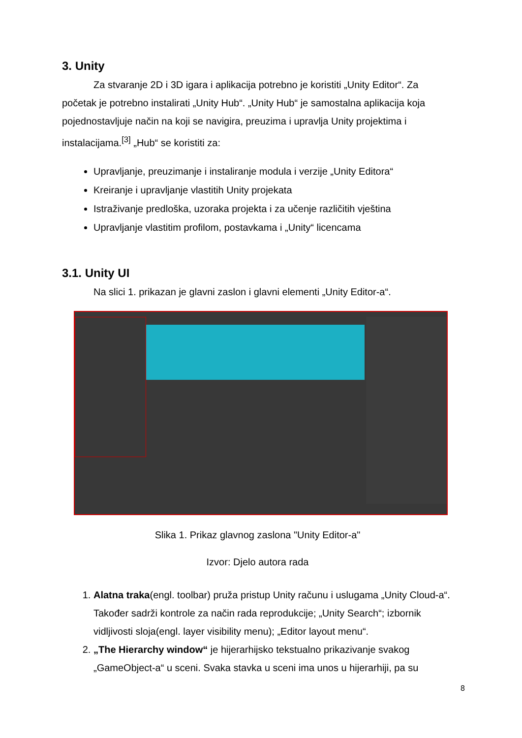3. Unity
Za stvaranje 2D i 3D igara i aplikacija potrebno je koristiti „Unity Editor“. Za početak je potrebno instalirati „Unity Hub“. „Unity Hub“ je samostalna aplikacija koja pojednostavljuje način na koji se navigira, preuzima i upravlja Unity projektima i instalacijama.<sup>[3]</sup> „Hub“ se koristiti za:
Upravljanje, preuzimanje i instaliranje modula i verzije „Unity Editora“
Kreiranje i upravljanje vlastitih Unity projekata
Istraživanje predloška, uzoraka projekta i za učenje različitih vještina
Upravljanje vlastitim profilom, postavkama i „Unity“ licencama
3.1. Unity UI
Na slici 1. prikazan je glavni zaslon i glavni elementi „Unity Editor-a“.
Slika 1. Prikaz glavnog zaslona "Unity Editor-a"
Izvor: Djelo autora rada
1. Alatna traka(engl. toolbar) pruža pristup Unity računu i uslugama „Unity Cloud-a“. Također sadrži kontrole za način rada reprodukcije; „Unity Search“; izbornik vidljivosti sloja(engl. layer visibility menu); „Editor layout menu“.
2. „The Hierarchy window“ je hijerarhijsko tekstualno prikazivanje svakog „GameObject-a“ u sceni. Svaka stavka u sceni ima unos u hijerarhiji, pa su
8